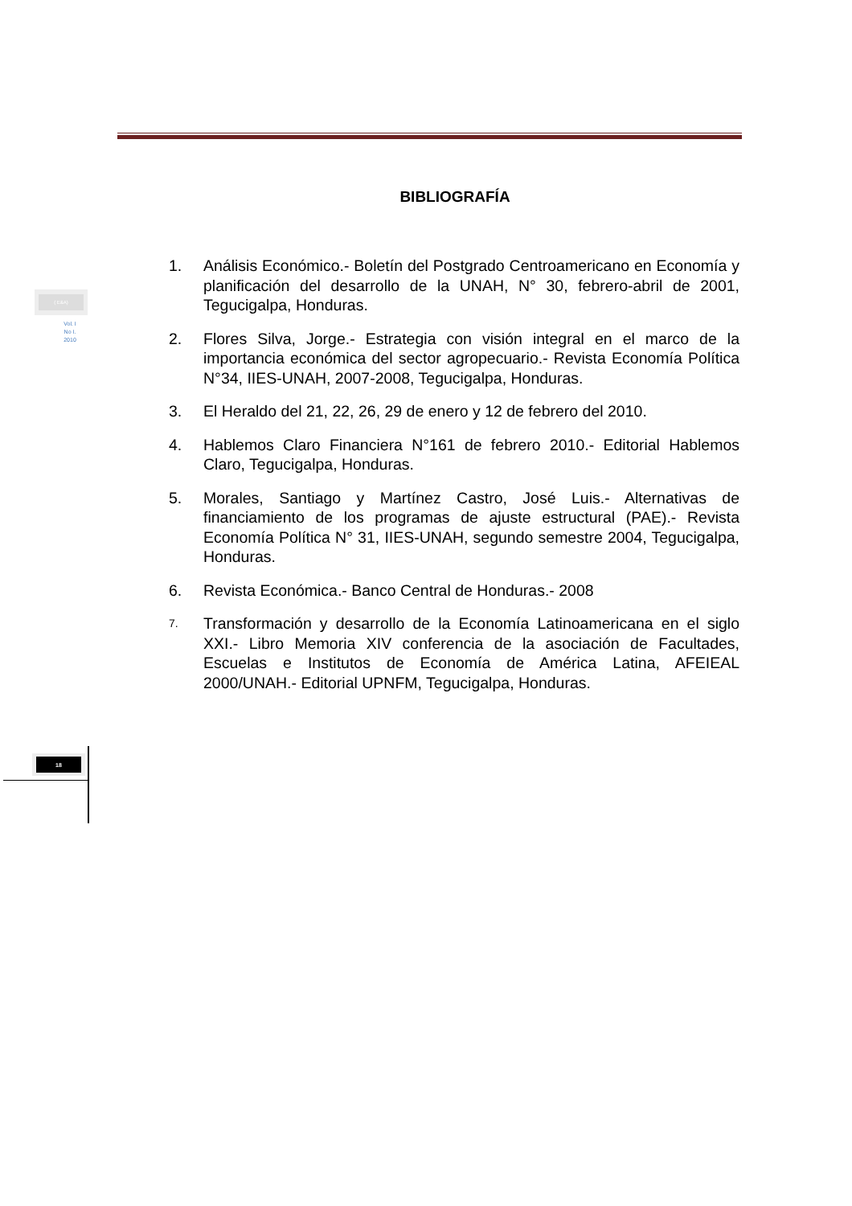( E&A)
Vol. I
No I.
2010
BIBLIOGRAFÍA
1. Análisis Económico.- Boletín del Postgrado Centroamericano en Economía y planificación del desarrollo de la UNAH, N° 30, febrero-abril de 2001, Tegucigalpa, Honduras.
2. Flores Silva, Jorge.- Estrategia con visión integral en el marco de la importancia económica del sector agropecuario.- Revista Economía Política N°34, IIES-UNAH, 2007-2008, Tegucigalpa, Honduras.
3. El Heraldo del 21, 22, 26, 29 de enero y 12 de febrero del 2010.
4. Hablemos Claro Financiera N°161 de febrero 2010.- Editorial Hablemos Claro, Tegucigalpa, Honduras.
5. Morales, Santiago y Martínez Castro, José Luis.- Alternativas de financiamiento de los programas de ajuste estructural (PAE).- Revista Economía Política N° 31, IIES-UNAH, segundo semestre 2004, Tegucigalpa, Honduras.
6. Revista Económica.- Banco Central de Honduras.- 2008
7.
Transformación y desarrollo de la Economía Latinoamericana en el siglo XXI.- Libro Memoria XIV conferencia de la asociación de Facultades, Escuelas e Institutos de Economía de América Latina, AFEIEAL 2000/UNAH.- Editorial UPNFM, Tegucigalpa, Honduras.
18